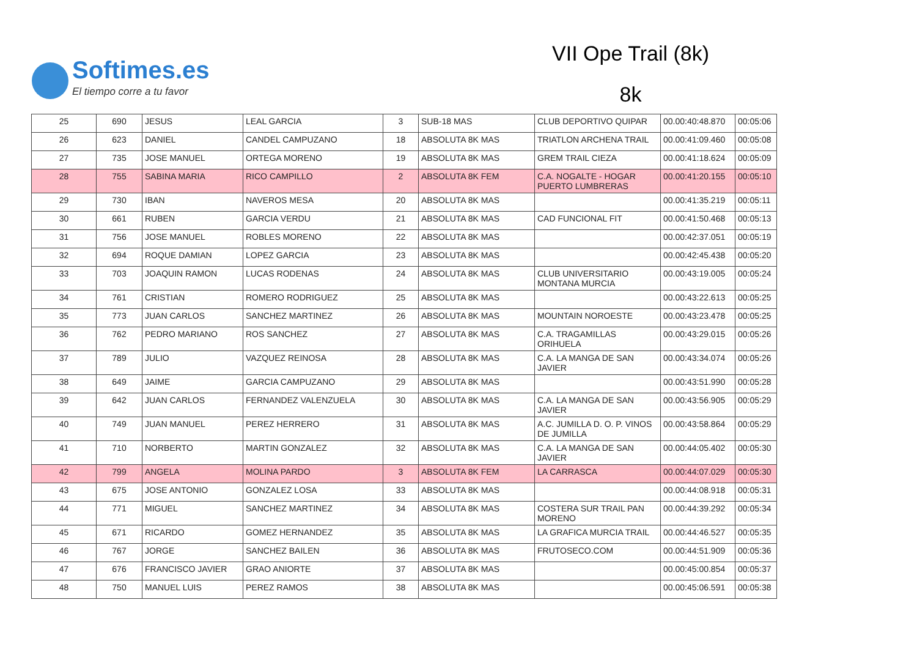Softimes.es
El tiempo corre a tu favor
VII Ope Trail (8k)
8k
| 25 | 690 | JESUS | LEAL GARCIA | 3 | SUB-18 MAS | CLUB DEPORTIVO QUIPAR | 00.00:40:48.870 | 00:05:06 |
| 26 | 623 | DANIEL | CANDEL CAMPUZANO | 18 | ABSOLUTA 8K MAS | TRIATLON ARCHENA TRAIL | 00.00:41:09.460 | 00:05:08 |
| 27 | 735 | JOSE MANUEL | ORTEGA MORENO | 19 | ABSOLUTA 8K MAS | GREM TRAIL CIEZA | 00.00:41:18.624 | 00:05:09 |
| 28 | 755 | SABINA MARIA | RICO CAMPILLO | 2 | ABSOLUTA 8K FEM | C.A. NOGALTE - HOGAR PUERTO LUMBRERAS | 00.00:41:20.155 | 00:05:10 |
| 29 | 730 | IBAN | NAVEROS MESA | 20 | ABSOLUTA 8K MAS | | 00.00:41:35.219 | 00:05:11 |
| 30 | 661 | RUBEN | GARCIA VERDU | 21 | ABSOLUTA 8K MAS | CAD FUNCIONAL FIT | 00.00:41:50.468 | 00:05:13 |
| 31 | 756 | JOSE MANUEL | ROBLES MORENO | 22 | ABSOLUTA 8K MAS | | 00.00:42:37.051 | 00:05:19 |
| 32 | 694 | ROQUE DAMIAN | LOPEZ GARCIA | 23 | ABSOLUTA 8K MAS | | 00.00:42:45.438 | 00:05:20 |
| 33 | 703 | JOAQUIN RAMON | LUCAS RODENAS | 24 | ABSOLUTA 8K MAS | CLUB UNIVERSITARIO MONTANA MURCIA | 00.00:43:19.005 | 00:05:24 |
| 34 | 761 | CRISTIAN | ROMERO RODRIGUEZ | 25 | ABSOLUTA 8K MAS | | 00.00:43:22.613 | 00:05:25 |
| 35 | 773 | JUAN CARLOS | SANCHEZ MARTINEZ | 26 | ABSOLUTA 8K MAS | MOUNTAIN NOROESTE | 00.00:43:23.478 | 00:05:25 |
| 36 | 762 | PEDRO MARIANO | ROS SANCHEZ | 27 | ABSOLUTA 8K MAS | C.A. TRAGAMILLAS ORIHUELA | 00.00:43:29.015 | 00:05:26 |
| 37 | 789 | JULIO | VAZQUEZ REINOSA | 28 | ABSOLUTA 8K MAS | C.A. LA MANGA DE SAN JAVIER | 00.00:43:34.074 | 00:05:26 |
| 38 | 649 | JAIME | GARCIA CAMPUZANO | 29 | ABSOLUTA 8K MAS | | 00.00:43:51.990 | 00:05:28 |
| 39 | 642 | JUAN CARLOS | FERNANDEZ VALENZUELA | 30 | ABSOLUTA 8K MAS | C.A. LA MANGA DE SAN JAVIER | 00.00:43:56.905 | 00:05:29 |
| 40 | 749 | JUAN MANUEL | PEREZ HERRERO | 31 | ABSOLUTA 8K MAS | A.C. JUMILLA D. O. P. VINOS DE JUMILLA | 00.00:43:58.864 | 00:05:29 |
| 41 | 710 | NORBERTO | MARTIN GONZALEZ | 32 | ABSOLUTA 8K MAS | C.A. LA MANGA DE SAN JAVIER | 00.00:44:05.402 | 00:05:30 |
| 42 | 799 | ANGELA | MOLINA PARDO | 3 | ABSOLUTA 8K FEM | LA CARRASCA | 00.00:44:07.029 | 00:05:30 |
| 43 | 675 | JOSE ANTONIO | GONZALEZ LOSA | 33 | ABSOLUTA 8K MAS | | 00.00:44:08.918 | 00:05:31 |
| 44 | 771 | MIGUEL | SANCHEZ MARTINEZ | 34 | ABSOLUTA 8K MAS | COSTERA SUR TRAIL PAN MORENO | 00.00:44:39.292 | 00:05:34 |
| 45 | 671 | RICARDO | GOMEZ HERNANDEZ | 35 | ABSOLUTA 8K MAS | LA GRAFICA MURCIA TRAIL | 00.00:44:46.527 | 00:05:35 |
| 46 | 767 | JORGE | SANCHEZ BAILEN | 36 | ABSOLUTA 8K MAS | FRUTOSECO.COM | 00.00:44:51.909 | 00:05:36 |
| 47 | 676 | FRANCISCO JAVIER | GRAO ANIORTE | 37 | ABSOLUTA 8K MAS | | 00.00:45:00.854 | 00:05:37 |
| 48 | 750 | MANUEL LUIS | PEREZ RAMOS | 38 | ABSOLUTA 8K MAS | | 00.00:45:06.591 | 00:05:38 |